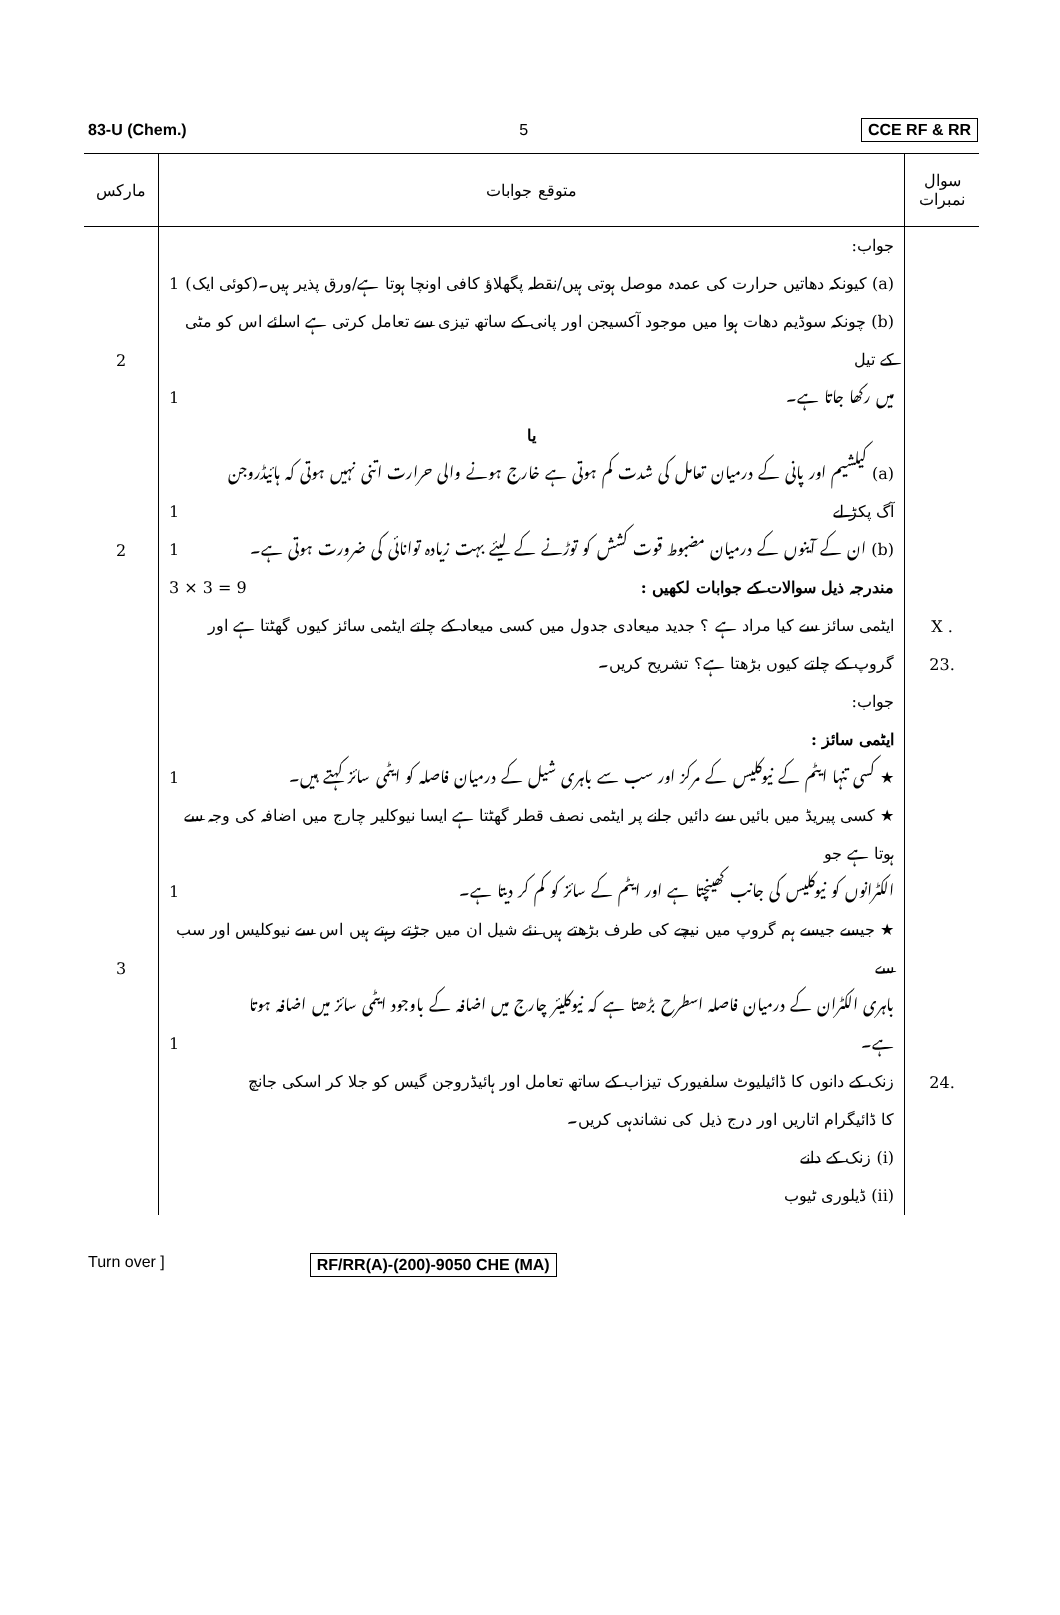83-U (Chem.) 5 CCE RF & RR
| مارکس | متوقع جوابات | سوال نمبرات |
| --- | --- | --- |
| 2 2 3 | جواب: (a) کیونکہ دھاتیں حرارت کی عمدہ موصل ہوتی ہیں/نقطہ پگھلاؤ کافی اونچا ہوتا ہے/ورق پذیر ہیں۔(کوئی ایک) 1 (b) چونکہ سوڈیم دھات ہوا میں موجود آکسیجن اور پانی کے ساتھ تیزی سے تعامل کرتی ہے اسلئے اس کو مٹی کے تیل میں رکھا جاتا ہے۔ 1 یا (a) کیلشیم اور پانی کے درمیان تعامل کی شدت کم ہوتی ہے خارج ہونے والی حرارت اتنی نہیں ہوتی کہ ہائیڈروجن آگ پکڑ لے 1 (b) ان کے آینوں کے درمیان مضبوط قوت کشش کو توڑنے کے لیئے بہت زیادہ توانائی کی ضرورت ہوتی ہے۔ 1 مندرجہ ذیل سوالات کے جوابات لکھیں : 3 × 3 = 9 ایٹمی سائز سے کیا مراد ہے ؟ جدید میعادی جدول میں کسی میعاد کے چلتے ایٹمی سائز کیوں گھٹتا ہے اور گروپ کے چلتے کیوں بڑھتا ہے؟ تشریح کریں۔ جواب: ایٹمی سائز : ★ کسی تنہا ایٹم کے نیوکلیس کے مرکز اور سب سے باہری شیل کے درمیان فاصلہ کو ایٹمی سائز کہتے ہیں۔ 1 ★ کسی پیریڈ میں بائیں سے دائیں جانے پر ایٹمی نصف قطر گھٹتا ہے ایسا نیوکلیر چارج میں اضافہ کی وجہ سے ہوتا ہے جو الکٹرانوں کو نیوکلیس کی جانب کھینچتا ہے اور ایٹم کے سائز کو کم کر دیتا ہے۔ 1 ★ جیسے جیسے ہم گروپ میں نیچے کی طرف بڑھتے ہیں نئے شیل ان میں جڑتے رہتے ہیں اس سے نیوکلیس اور سب سے باہری الکٹران کے درمیان فاصلہ اسطرح بڑھتا ہے کہ نیوکلیئر چارج میں اضافہ کے باوجود ایٹمی سائز میں اضافہ ہوتا ہے۔ 1 زنک کے دانوں کا ڈائیلیوٹ سلفیورک تیزاب کے ساتھ تعامل اور ہائیڈروجن گیس کو جلا کر اسکی جانچ کا ڈائیگرام اتاریں اور درج ذیل کی نشاندہی کریں۔ (i) زنک کے دانے (ii) ڈیلوری ٹیوب | X . 23. 24. |
Turn over ] RF/RR(A)-(200)-9050 CHE (MA)